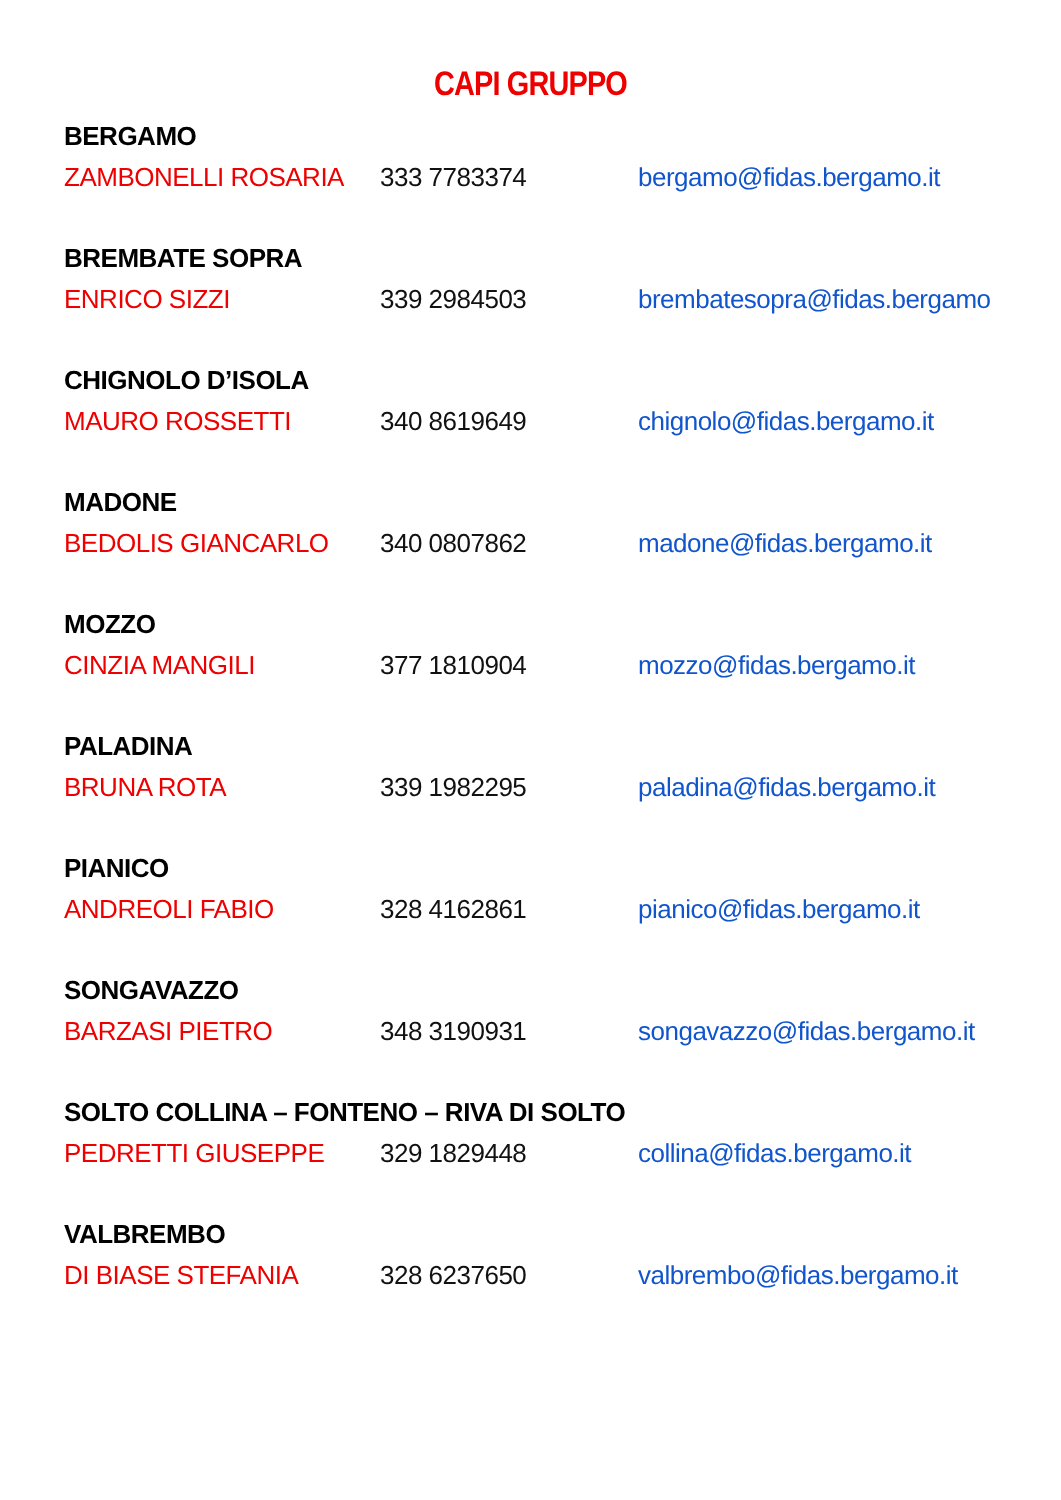CAPI GRUPPO
BERGAMO
ZAMBONELLI ROSARIA 333 7783374 bergamo@fidas.bergamo.it
BREMBATE SOPRA
ENRICO SIZZI 339 2984503 brembatesopra@fidas.bergamo
CHIGNOLO D’ISOLA
MAURO ROSSETTI 340 8619649 chignolo@fidas.bergamo.it
MADONE
BEDOLIS GIANCARLO 340 0807862 madone@fidas.bergamo.it
MOZZO
CINZIA MANGILI 377 1810904 mozzo@fidas.bergamo.it
PALADINA
BRUNA ROTA 339 1982295 paladina@fidas.bergamo.it
PIANICO
ANDREOLI FABIO 328 4162861 pianico@fidas.bergamo.it
SONGAVAZZO
BARZASI PIETRO 348 3190931 songavazzo@fidas.bergamo.it
SOLTO COLLINA – FONTENO – RIVA DI SOLTO
PEDRETTI GIUSEPPE 329 1829448 collina@fidas.bergamo.it
VALBREMBO
DI BIASE STEFANIA 328 6237650 valbrembo@fidas.bergamo.it